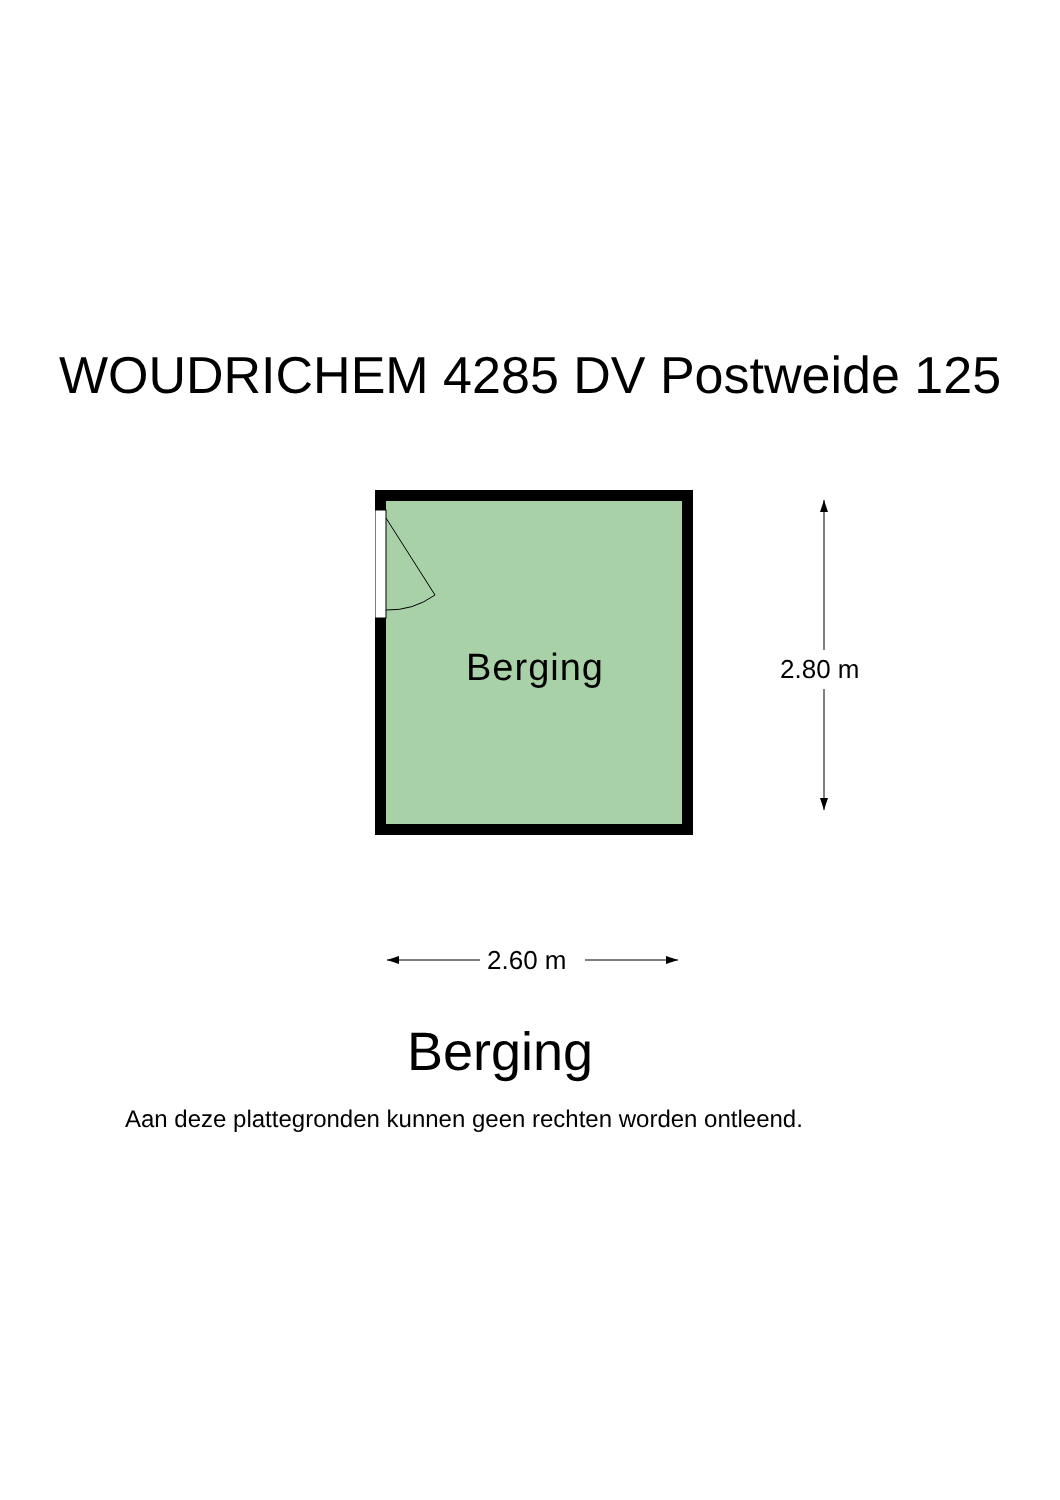WOUDRICHEM 4285 DV Postweide 125
Berging
2.80 m
2.60 m
Berging
Aan deze plattegronden kunnen geen rechten worden ontleend.